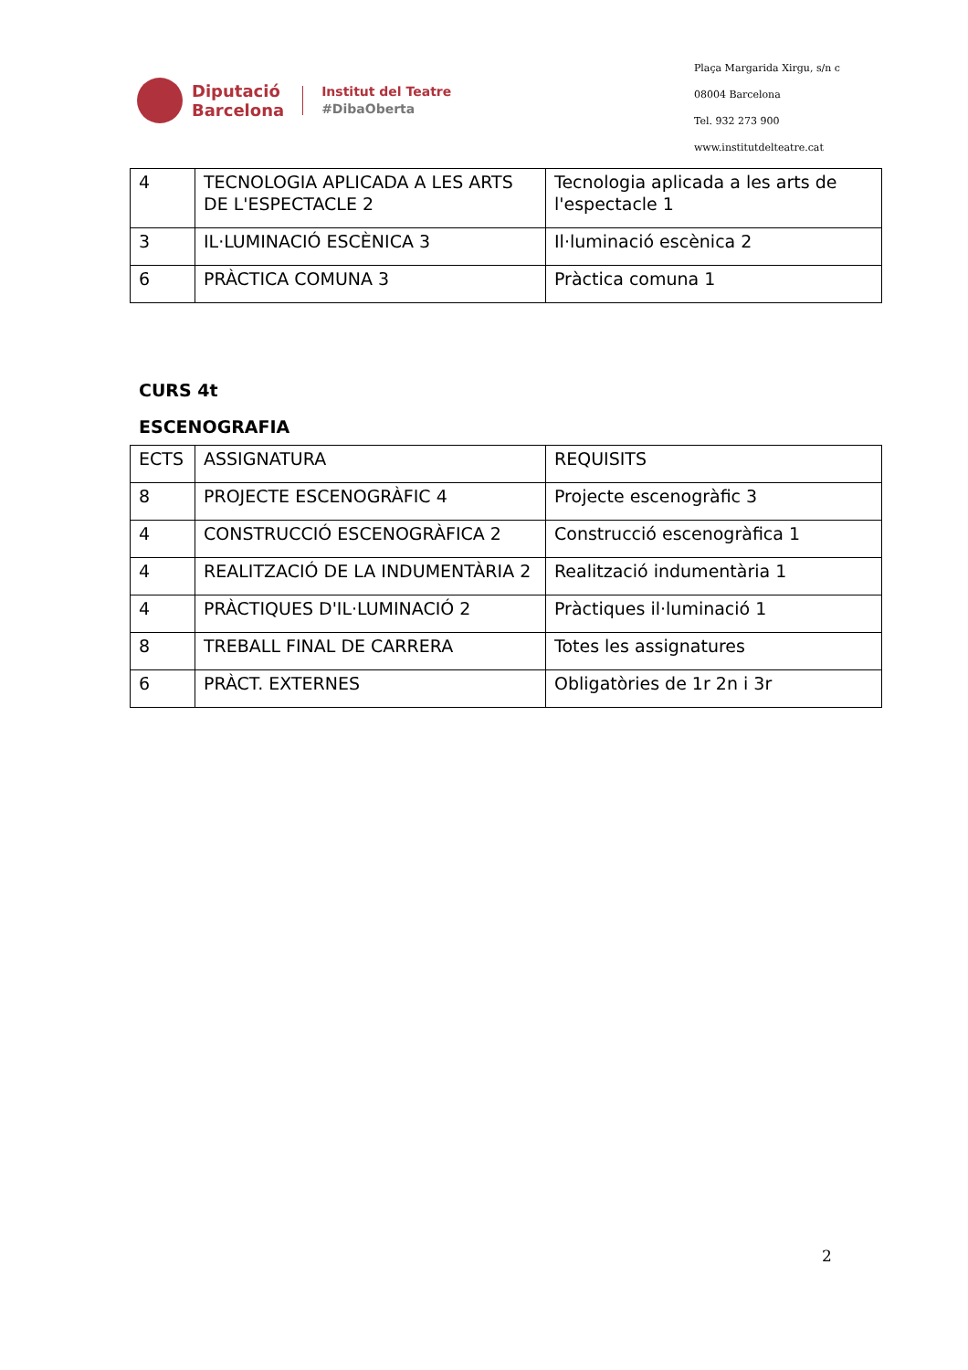Diputació
Barcelona
Institut del Teatre
#DibaOberta
Plaça Margarida Xirgu, s/n c
08004 Barcelona
Tel. 932 273 900
www.institutdelteatre.cat
| 4 | TECNOLOGIA APLICADA A LES ARTS DE L'ESPECTACLE 2 | Tecnologia aplicada a les arts de l'espectacle 1 |
| 3 | IL·LUMINACIÓ ESCÈNICA 3 | Il·luminació escènica 2 |
| 6 | PRÀCTICA COMUNA 3 | Pràctica comuna 1 |
CURS 4t
ESCENOGRAFIA
| ECTS | ASSIGNATURA | REQUISITS |
| 8 | PROJECTE ESCENOGRÀFIC 4 | Projecte escenogràfic 3 |
| 4 | CONSTRUCCIÓ ESCENOGRÀFICA 2 | Construcció escenogràfica 1 |
| 4 | REALITZACIÓ DE LA INDUMENTÀRIA 2 | Realització indumentària 1 |
| 4 | PRÀCTIQUES D'IL·LUMINACIÓ 2 | Pràctiques il·luminació 1 |
| 8 | TREBALL FINAL DE CARRERA | Totes les assignatures |
| 6 | PRÀCT. EXTERNES | Obligatòries de 1r 2n i 3r |
2